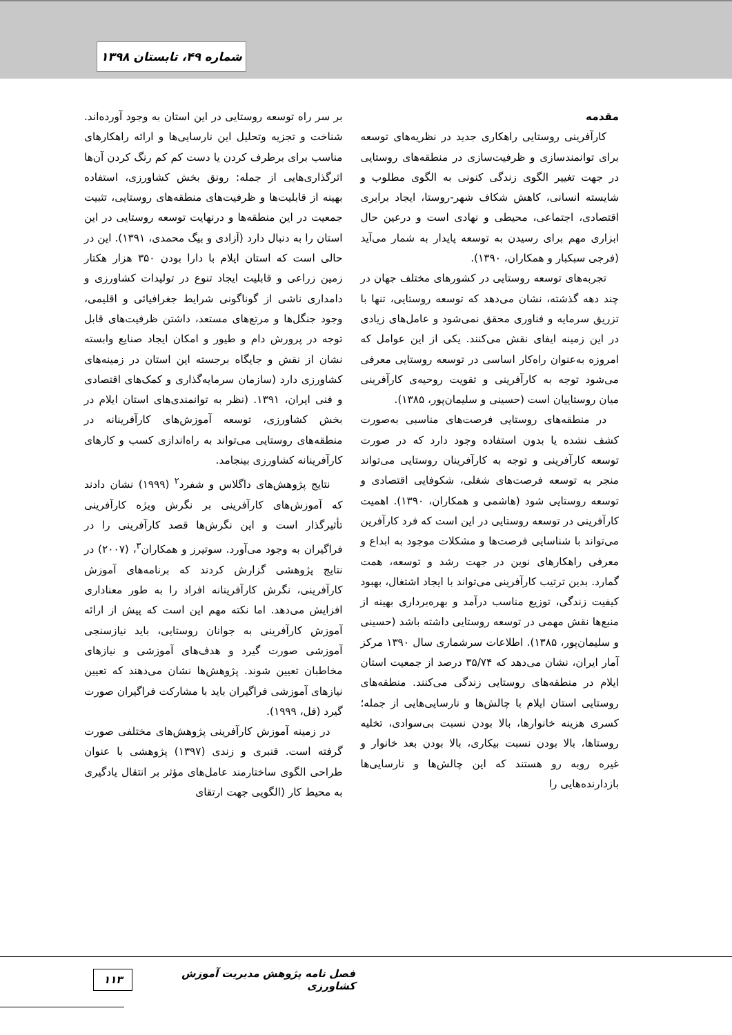شماره ۴۹، تابستان ۱۳۹۸
مقدمه
کارآفرینی روستایی راهکاری جدید در نظریه‌های توسعه برای توانمندسازی و ظرفیت‌سازی در منطقه‌های روستایی در جهت تغییر الگوی زندگی کنونی به الگوی مطلوب و شایسته انسانی، کاهش شکاف شهر-روستا، ایجاد برابری اقتصادی، اجتماعی، محیطی و نهادی است و درعین حال ابزاری مهم برای رسیدن به توسعه پایدار به شمار می‌آید (فرجی سبکبار و همکاران، ۱۳۹۰).
تجربه‌های توسعه روستایی در کشورهای مختلف جهان در چند دهه گذشته، نشان می‌دهد که توسعه روستایی، تنها با تزریق سرمایه و فناوری محقق نمی‌شود و عامل‌های زیادی در این زمینه ایفای نقش می‌کنند. یکی از این عوامل که امروزه به‌عنوان راه‌کار اساسی در توسعه روستایی معرفی می‌شود توجه به کارآفرینی و تقویت روحیه‌ی کارآفرینی میان روستاییان است (حسینی و سلیمان‌پور، ۱۳۸۵).
در منطقه‌های روستایی فرصت‌های مناسبی به‌صورت کشف نشده یا بدون استفاده وجود دارد که در صورت توسعه کارآفرینی و توجه به کارآفرینان روستایی می‌تواند منجر به توسعه فرصت‌های شغلی، شکوفایی اقتصادی و توسعه روستایی شود (هاشمی و همکاران، ۱۳۹۰). اهمیت کارآفرینی در توسعه روستایی در این است که فرد کارآفرین می‌تواند با شناسایی فرصت‌ها و مشکلات موجود به ابداع و معرفی راهکارهای نوین در جهت رشد و توسعه، همت گمارد. بدین ترتیب کارآفرینی می‌تواند با ایجاد اشتغال، بهبود کیفیت زندگی، توزیع مناسب درآمد و بهره‌برداری بهینه از منبع‌ها نقش مهمی در توسعه روستایی داشته باشد (حسینی و سلیمان‌پور، ۱۳۸۵). اطلاعات سرشماری سال ۱۳۹۰ مرکز آمار ایران، نشان می‌دهد که ۳۵/۷۴ درصد از جمعیت استان ایلام در منطقه‌های روستایی زندگی می‌کنند. منطقه‌های روستایی استان ایلام با چالش‌ها و نارسایی‌هایی از جمله؛ کسری هزینه خانوارها، بالا بودن نسبت بی‌سوادی، تخلیه روستاها، بالا بودن نسبت بیکاری، بالا بودن بعد خانوار و غیره روبه رو هستند که این چالش‌ها و نارسایی‌ها بازدارنده‌هایی را
بر سر راه توسعه روستایی در این استان به وجود آورده‌اند. شناخت و تجزیه وتحلیل این نارسایی‌ها و ارائه راهکارهای مناسب برای برطرف کردن یا دست کم کم رنگ کردن آن‌ها اثرگذاری‌هایی از جمله: رونق بخش کشاورزی، استفاده بهینه از قابلیت‌ها و ظرفیت‌های منطقه‌های روستایی، تثبیت جمعیت در این منطقه‌ها و درنهایت توسعه روستایی در این استان را به دنبال دارد (آزادی و بیگ محمدی، ۱۳۹۱). این در حالی است که استان ایلام با دارا بودن ۳۵۰ هزار هکتار زمین زراعی و قابلیت ایجاد تنوع در تولیدات کشاورزی و دامداری ناشی از گوناگونی شرایط جغرافیائی و اقلیمی، وجود جنگل‌ها و مرتع‌های مستعد، داشتن ظرفیت‌های قابل توجه در پرورش دام و طیور و امکان ایجاد صنایع وابسته نشان از نقش و جایگاه برجسته این استان در زمینه‌های کشاورزی دارد (سازمان سرمایه‌گذاری و کمک‌های اقتصادی و فنی ایران، ۱۳۹۱. (نظر به توانمندی‌های استان ایلام در بخش کشاورزی، توسعه آموزش‌های کارآفرینانه در منطقه‌های روستایی می‌تواند به راه‌اندازی کسب و کارهای کارآفرینانه کشاورزی بینجامد.
نتایج پژوهش‌های داگلاس و شفرد<sup>۲</sup> (۱۹۹۹) نشان دادند که آموزش‌های کارآفرینی بر نگرش ویژه کارآفرینی تأثیرگذار است و این نگرش‌ها قصد کارآفرینی را در فراگیران به وجود می‌آورد. سوتیرز و همکاران<sup>۳</sup>، (۲۰۰۷) در نتایج پژوهشی گزارش کردند که برنامه‌های آموزش کارآفرینی، نگرش کارآفرینانه افراد را به طور معناداری افزایش می‌دهد. اما نکته مهم این است که پیش از ارائه آموزش کارآفرینی به جوانان روستایی، باید نیازسنجی آموزشی صورت گیرد و هدف‌های آموزشی و نیازهای مخاطبان تعیین شوند. پژوهش‌ها نشان می‌دهند که تعیین نیازهای آموزشی فراگیران باید با مشارکت فراگیران صورت گیرد (فل، ۱۹۹۹).
در زمینه آموزش کارآفرینی پژوهش‌های مختلفی صورت گرفته است. قنبری و زندی (۱۳۹۷) پژوهشی با عنوان طراحی الگوی ساختارمند عامل‌های مؤثر بر انتقال یادگیری به محیط کار (الگویی جهت ارتقای
فصل نامه پژوهش مدیریت آموزش کشاورزی ۱۱۳